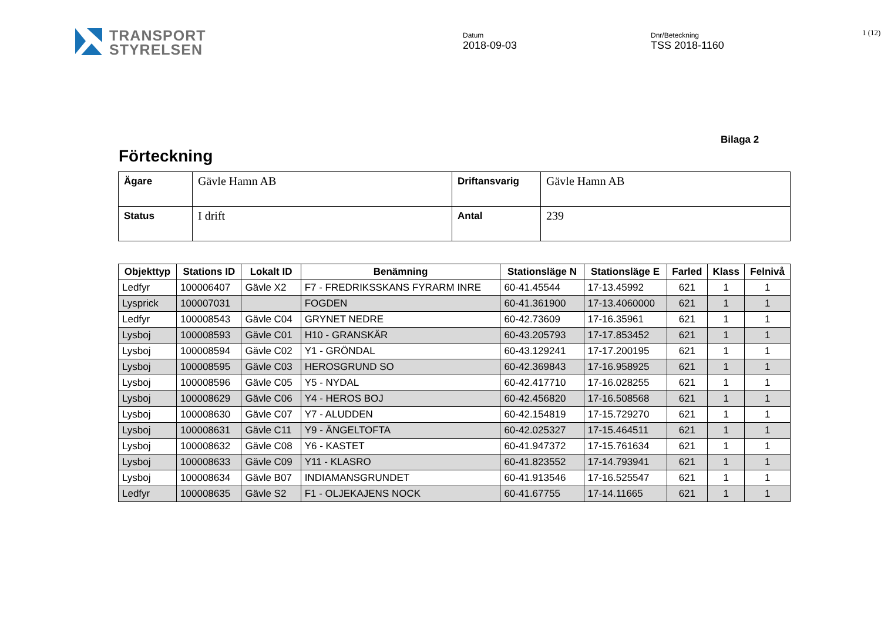TRANSPORT
STYRELSEN
Datum
2018-09-03
Dnr/Beteckning
TSS 2018-1160
1 (12)
Bilaga 2
Förteckning
| Ägare | Gävle Hamn AB | Driftansvarig | Gävle Hamn AB |
| Status | I drift | Antal | 239 |
| Objekttyp | Stations ID | Lokalt ID | Benämning | Stationsläge N | Stationsläge E | Farled | Klass | Felnivå |
| --- | --- | --- | --- | --- | --- | --- | --- | --- |
| Ledfyr | 100006407 | Gävle X2 | F7 - FREDRIKSSKANS FYRARM INRE | 60-41.45544 | 17-13.45992 | 621 | 1 | 1 |
| Lysprick | 100007031 | | FOGDEN | 60-41.361900 | 17-13.4060000 | 621 | 1 | 1 |
| Ledfyr | 100008543 | Gävle C04 | GRYNET NEDRE | 60-42.73609 | 17-16.35961 | 621 | 1 | 1 |
| Lysboj | 100008593 | Gävle C01 | H10 - GRANSKÄR | 60-43.205793 | 17-17.853452 | 621 | 1 | 1 |
| Lysboj | 100008594 | Gävle C02 | Y1 - GRÖNDAL | 60-43.129241 | 17-17.200195 | 621 | 1 | 1 |
| Lysboj | 100008595 | Gävle C03 | HEROSGRUND SO | 60-42.369843 | 17-16.958925 | 621 | 1 | 1 |
| Lysboj | 100008596 | Gävle C05 | Y5 - NYDAL | 60-42.417710 | 17-16.028255 | 621 | 1 | 1 |
| Lysboj | 100008629 | Gävle C06 | Y4 - HEROS BOJ | 60-42.456820 | 17-16.508568 | 621 | 1 | 1 |
| Lysboj | 100008630 | Gävle C07 | Y7 - ALUDDEN | 60-42.154819 | 17-15.729270 | 621 | 1 | 1 |
| Lysboj | 100008631 | Gävle C11 | Y9 - ÄNGELTOFTA | 60-42.025327 | 17-15.464511 | 621 | 1 | 1 |
| Lysboj | 100008632 | Gävle C08 | Y6 - KASTET | 60-41.947372 | 17-15.761634 | 621 | 1 | 1 |
| Lysboj | 100008633 | Gävle C09 | Y11 - KLASRO | 60-41.823552 | 17-14.793941 | 621 | 1 | 1 |
| Lysboj | 100008634 | Gävle B07 | INDIAMANSGRUNDET | 60-41.913546 | 17-16.525547 | 621 | 1 | 1 |
| Ledfyr | 100008635 | Gävle S2 | F1 - OLJEKAJENS NOCK | 60-41.67755 | 17-14.11665 | 621 | 1 | 1 |